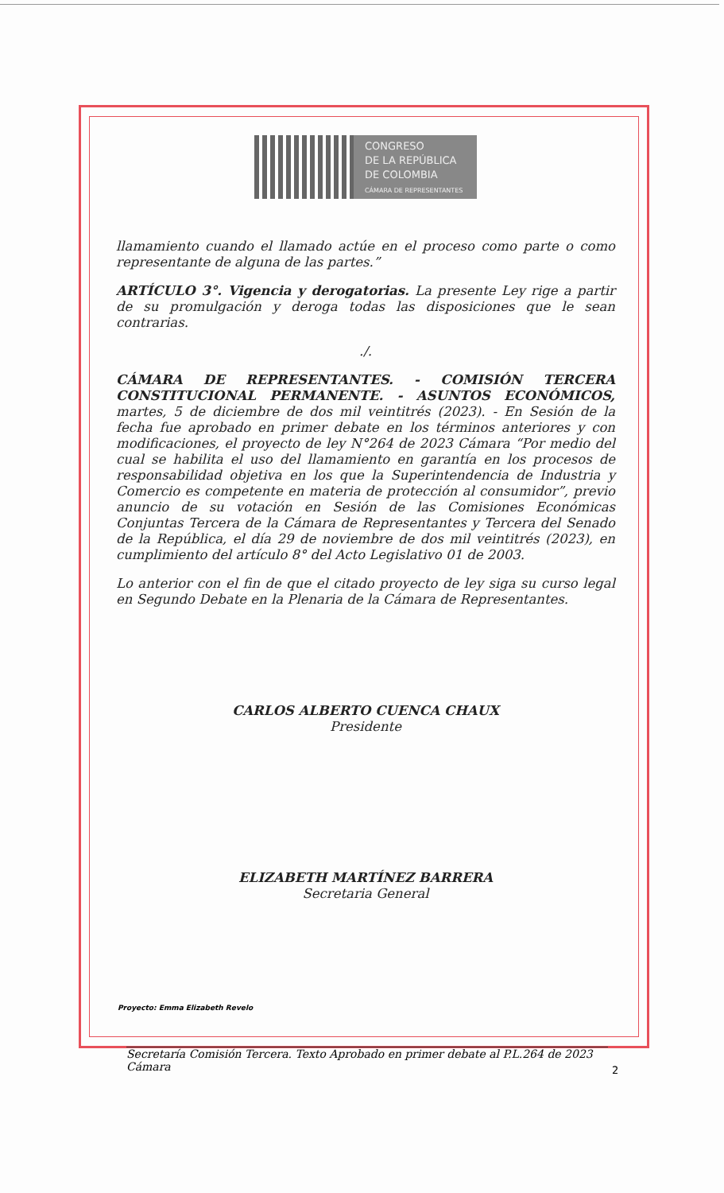CONGRESO
DE LA REPÚBLICA
DE COLOMBIA
CÁMARA DE REPRESENTANTES
llamamiento cuando el llamado actúe en el proceso como parte o como representante de alguna de las partes.”
ARTÍCULO 3°. Vigencia y derogatorias. La presente Ley rige a partir de su promulgación y deroga todas las disposiciones que le sean contrarias.
./.
CÁMARA DE REPRESENTANTES. - COMISIÓN TERCERA CONSTITUCIONAL PERMANENTE. - ASUNTOS ECONÓMICOS, martes, 5 de diciembre de dos mil veintitrés (2023). - En Sesión de la fecha fue aprobado en primer debate en los términos anteriores y con modificaciones, el proyecto de ley N°264 de 2023 Cámara “Por medio del cual se habilita el uso del llamamiento en garantía en los procesos de responsabilidad objetiva en los que la Superintendencia de Industria y Comercio es competente en materia de protección al consumidor”, previo anuncio de su votación en Sesión de las Comisiones Económicas Conjuntas Tercera de la Cámara de Representantes y Tercera del Senado de la República, el día 29 de noviembre de dos mil veintitrés (2023), en cumplimiento del artículo 8° del Acto Legislativo 01 de 2003.
Lo anterior con el fin de que el citado proyecto de ley siga su curso legal en Segundo Debate en la Plenaria de la Cámara de Representantes.
CARLOS ALBERTO CUENCA CHAUX
Presidente
ELIZABETH MARTÍNEZ BARRERA
Secretaria General
Proyecto: Emma Elizabeth Revelo
Secretaría Comisión Tercera. Texto Aprobado en primer debate al P.L.264 de 2023 Cámara
2